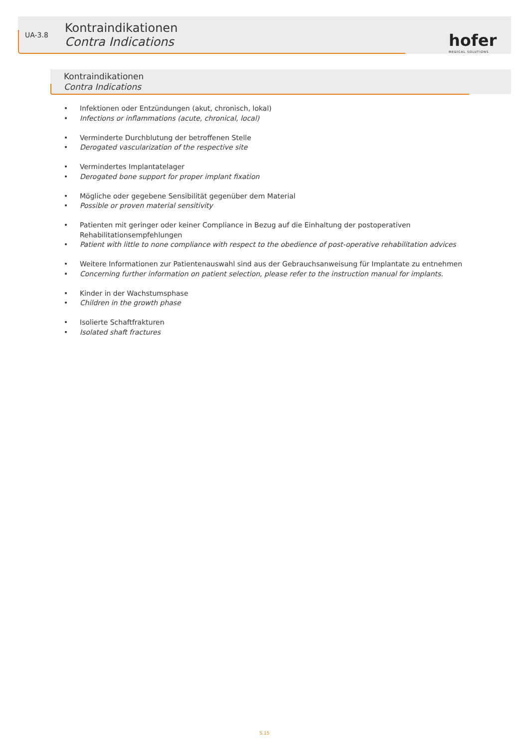UA-3.8
Kontraindikationen
Contra Indications
hofer
MEDICAL SOLUTIONS
Kontraindikationen
Contra Indications
• Infektionen oder Entzündungen (akut, chronisch, lokal)
• Infections or inflammations (acute, chronical, local)
• Verminderte Durchblutung der betroffenen Stelle
• Derogated vascularization of the respective site
• Vermindertes Implantatelager
• Derogated bone support for proper implant fixation
• Mögliche oder gegebene Sensibilität gegenüber dem Material
• Possible or proven material sensitivity
• Patienten mit geringer oder keiner Compliance in Bezug auf die Einhaltung der postoperativen Rehabilitationsempfehlungen
• Patient with little to none compliance with respect to the obedience of post-operative rehabilitation advices
• Weitere Informationen zur Patientenauswahl sind aus der Gebrauchsanweisung für Implantate zu entnehmen
• Concerning further information on patient selection, please refer to the instruction manual for implants.
• Kinder in der Wachstumsphase
• Children in the growth phase
• Isolierte Schaftfrakturen
• Isolated shaft fractures
S.15